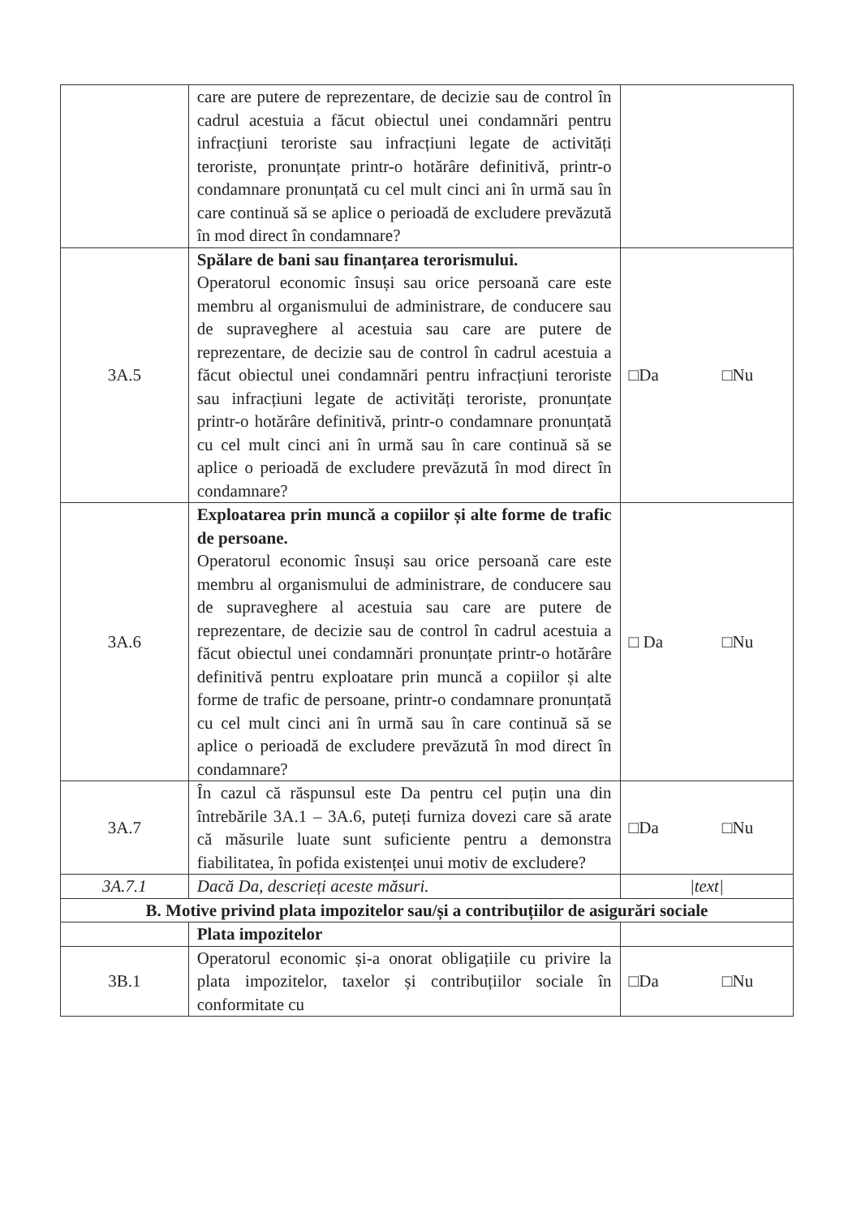| | care are putere de reprezentare, de decizie sau de control în cadrul acestuia a făcut obiectul unei condamnări pentru infracțiuni teroriste sau infracțiuni legate de activități teroriste, pronunțate printr-o hotărâre definitivă, printr-o condamnare pronunțată cu cel mult cinci ani în urmă sau în care continuă să se aplice o perioadă de excludere prevăzută în mod direct în condamnare? | |
| 3A.5 | Spălare de bani sau finanțarea terorismului. Operatorul economic însuși sau orice persoană care este membru al organismului de administrare, de conducere sau de supraveghere al acestuia sau care are putere de reprezentare, de decizie sau de control în cadrul acestuia a făcut obiectul unei condamnări pentru infracțiuni teroriste sau infracțiuni legate de activități teroriste, pronunțate printr-o hotărâre definitivă, printr-o condamnare pronunțată cu cel mult cinci ani în urmă sau în care continuă să se aplice o perioadă de excludere prevăzută în mod direct în condamnare? | □Da □Nu |
| 3A.6 | Exploatarea prin muncă a copiilor și alte forme de trafic de persoane. Operatorul economic însuși sau orice persoană care este membru al organismului de administrare, de conducere sau de supraveghere al acestuia sau care are putere de reprezentare, de decizie sau de control în cadrul acestuia a făcut obiectul unei condamnări pronunțate printr-o hotărâre definitivă pentru exploatare prin muncă a copiilor și alte forme de trafic de persoane, printr-o condamnare pronunțată cu cel mult cinci ani în urmă sau în care continuă să se aplice o perioadă de excludere prevăzută în mod direct în condamnare? | □ Da □Nu |
| 3A.7 | În cazul că răspunsul este Da pentru cel puțin una din întrebările 3A.1 – 3A.6, puteți furniza dovezi care să arate că măsurile luate sunt suficiente pentru a demonstra fiabilitatea, în pofida existenței unui motiv de excludere? | □Da □Nu |
| 3A.7.1 | Dacă Da, descrieți aceste măsuri. | /text/ |
| B. Motive privind plata impozitelor sau/și a contribuțiilor de asigurări sociale | | |
| | Plata impozitelor | |
| 3B.1 | Operatorul economic și-a onorat obligațiile cu privire la plata impozitelor, taxelor și contribuțiilor sociale în conformitate cu | □Da □Nu |